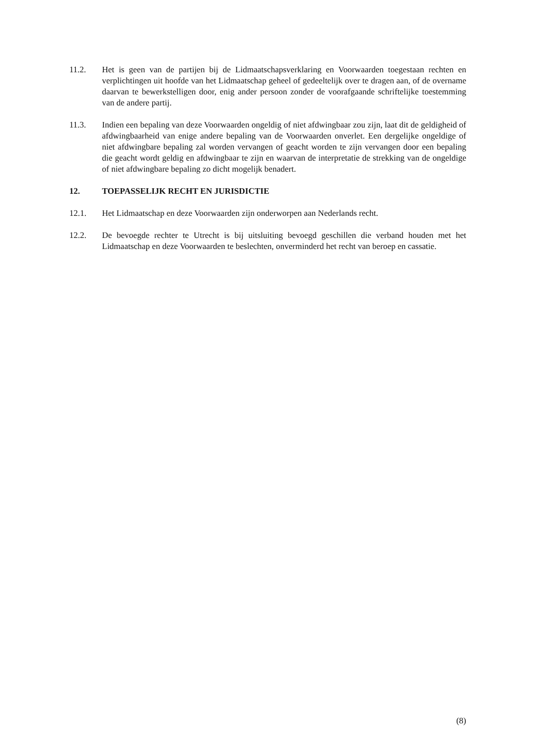11.2. Het is geen van de partijen bij de Lidmaatschapsverklaring en Voorwaarden toegestaan rechten en verplichtingen uit hoofde van het Lidmaatschap geheel of gedeeltelijk over te dragen aan, of de overname daarvan te bewerkstelligen door, enig ander persoon zonder de voorafgaande schriftelijke toestemming van de andere partij.
11.3. Indien een bepaling van deze Voorwaarden ongeldig of niet afdwingbaar zou zijn, laat dit de geldigheid of afdwingbaarheid van enige andere bepaling van de Voorwaarden onverlet. Een dergelijke ongeldige of niet afdwingbare bepaling zal worden vervangen of geacht worden te zijn vervangen door een bepaling die geacht wordt geldig en afdwingbaar te zijn en waarvan de interpretatie de strekking van de ongeldige of niet afdwingbare bepaling zo dicht mogelijk benadert.
12. TOEPASSELIJK RECHT EN JURISDICTIE
12.1. Het Lidmaatschap en deze Voorwaarden zijn onderworpen aan Nederlands recht.
12.2. De bevoegde rechter te Utrecht is bij uitsluiting bevoegd geschillen die verband houden met het Lidmaatschap en deze Voorwaarden te beslechten, onverminderd het recht van beroep en cassatie.
(8)